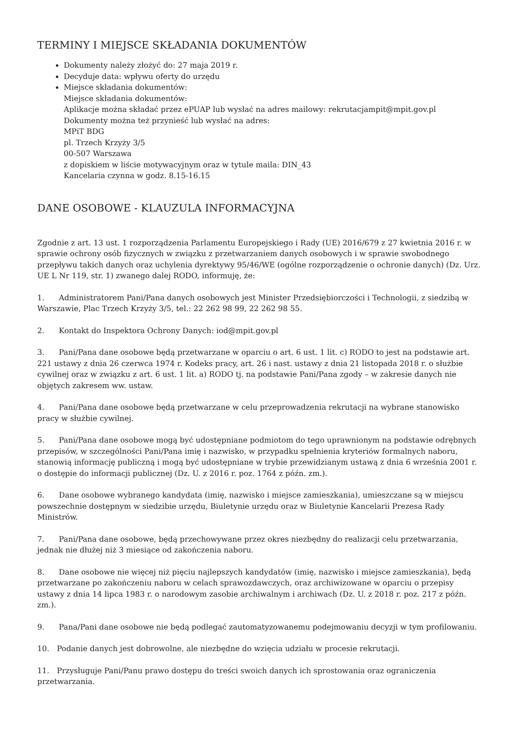TERMINY I MIEJSCE SKŁADANIA DOKUMENTÓW
Dokumenty należy złożyć do: 27 maja 2019 r.
Decyduje data: wpływu oferty do urzędu
Miejsce składania dokumentów:
Miejsce składania dokumentów:
Aplikacje można składać przez ePUAP lub wysłać na adres mailowy: rekrutacjampit@mpit.gov.pl
Dokumenty można też przynieść lub wysłać na adres:
MPiT BDG
pl. Trzech Krzyży 3/5
00-507 Warszawa
z dopiskiem w liście motywacyjnym oraz w tytule maila: DIN_43
Kancelaria czynna w godz. 8.15-16.15
DANE OSOBOWE - KLAUZULA INFORMACYJNA
Zgodnie z art. 13 ust. 1 rozporządzenia Parlamentu Europejskiego i Rady (UE) 2016/679 z 27 kwietnia 2016 r. w sprawie ochrony osób fizycznych w związku z przetwarzaniem danych osobowych i w sprawie swobodnego przepływu takich danych oraz uchylenia dyrektywy 95/46/WE (ogólne rozporządzenie o ochronie danych) (Dz. Urz. UE L Nr 119, str. 1) zwanego dalej RODO, informuję, że:
1. Administratorem Pani/Pana danych osobowych jest Minister Przedsiębiorczości i Technologii, z siedzibą w Warszawie, Plac Trzech Krzyży 3/5, tel.: 22 262 98 99, 22 262 98 55.
2. Kontakt do Inspektora Ochrony Danych: iod@mpit.gov.pl
3. Pani/Pana dane osobowe będą przetwarzane w oparciu o art. 6 ust. 1 lit. c) RODO to jest na podstawie art. 221 ustawy z dnia 26 czerwca 1974 r. Kodeks pracy, art. 26 i nast. ustawy z dnia 21 listopada 2018 r. o służbie cywilnej oraz w związku z art. 6 ust. 1 lit. a) RODO tj. na podstawie Pani/Pana zgody – w zakresie danych nie objętych zakresem ww. ustaw.
4. Pani/Pana dane osobowe będą przetwarzane w celu przeprowadzenia rekrutacji na wybrane stanowisko pracy w służbie cywilnej.
5. Pani/Pana dane osobowe mogą być udostępniane podmiotom do tego uprawnionym na podstawie odrębnych przepisów, w szczególności Pani/Pana imię i nazwisko, w przypadku spełnienia kryteriów formalnych naboru, stanowią informację publiczną i mogą być udostępniane w trybie przewidzianym ustawą z dnia 6 września 2001 r. o dostępie do informacji publicznej (Dz. U. z 2016 r. poz. 1764 z późn. zm.).
6. Dane osobowe wybranego kandydata (imię, nazwisko i miejsce zamieszkania), umieszczane są w miejscu powszechnie dostępnym w siedzibie urzędu, Biuletynie urzędu oraz w Biuletynie Kancelarii Prezesa Rady Ministrów.
7. Pani/Pana dane osobowe, będą przechowywane przez okres niezbędny do realizacji celu przetwarzania, jednak nie dłużej niż 3 miesiące od zakończenia naboru.
8. Dane osobowe nie więcej niż pięciu najlepszych kandydatów (imię, nazwisko i miejsce zamieszkania), będą przetwarzane po zakończeniu naboru w celach sprawozdawczych, oraz archiwizowane w oparciu o przepisy ustawy z dnia 14 lipca 1983 r. o narodowym zasobie archiwalnym i archiwach (Dz. U. z 2018 r. poz. 217 z późn. zm.).
9. Pana/Pani dane osobowe nie będą podlegać zautomatyzowanemu podejmowaniu decyzji w tym profilowaniu.
10. Podanie danych jest dobrowolne, ale niezbędne do wzięcia udziału w procesie rekrutacji.
11. Przysługuje Pani/Panu prawo dostępu do treści swoich danych ich sprostowania oraz ograniczenia przetwarzania.